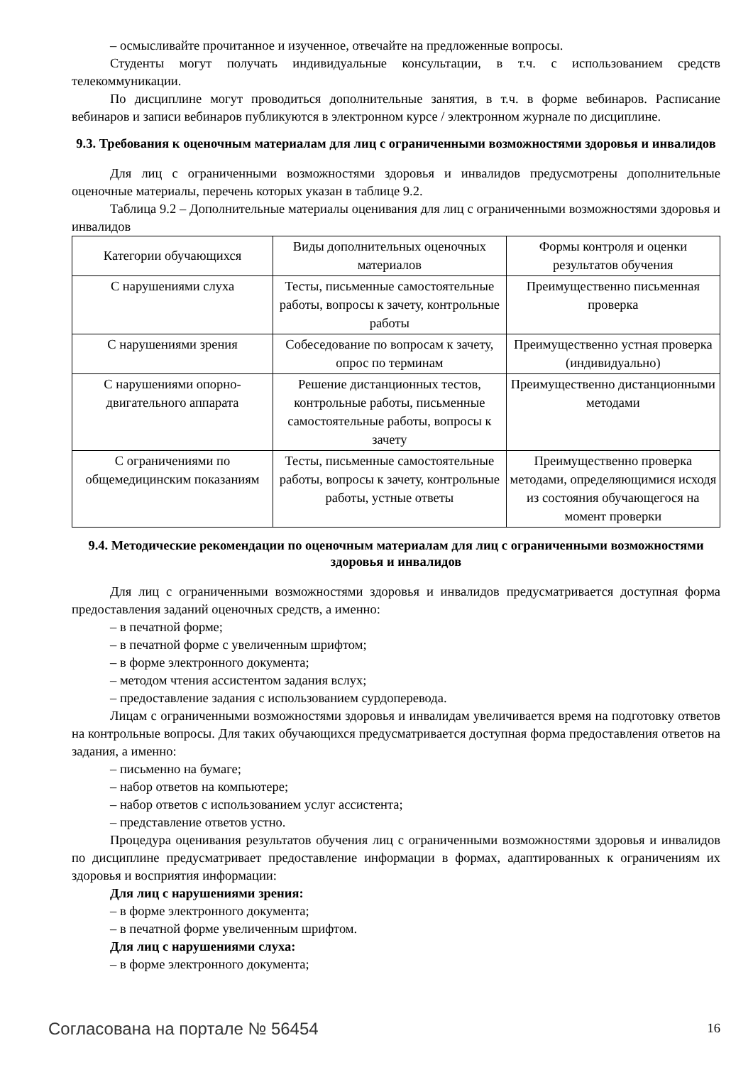– осмысливайте прочитанное и изученное, отвечайте на предложенные вопросы.
Студенты могут получать индивидуальные консультации, в т.ч. с использованием средств телекоммуникации.
По дисциплине могут проводиться дополнительные занятия, в т.ч. в форме вебинаров. Расписание вебинаров и записи вебинаров публикуются в электронном курсе / электронном журнале по дисциплине.
9.3. Требования к оценочным материалам для лиц с ограниченными возможностями здоровья и инвалидов
Для лиц с ограниченными возможностями здоровья и инвалидов предусмотрены дополнительные оценочные материалы, перечень которых указан в таблице 9.2.
Таблица 9.2 – Дополнительные материалы оценивания для лиц с ограниченными возможностями здоровья и инвалидов
| Категории обучающихся | Виды дополнительных оценочных материалов | Формы контроля и оценки результатов обучения |
| С нарушениями слуха | Тесты, письменные самостоятельные работы, вопросы к зачету, контрольные работы | Преимущественно письменная проверка |
| С нарушениями зрения | Собеседование по вопросам к зачету, опрос по терминам | Преимущественно устная проверка (индивидуально) |
| С нарушениями опорно-двигательного аппарата | Решение дистанционных тестов, контрольные работы, письменные самостоятельные работы, вопросы к зачету | Преимущественно дистанционными методами |
| С ограничениями по общемедицинским показаниям | Тесты, письменные самостоятельные работы, вопросы к зачету, контрольные работы, устные ответы | Преимущественно проверка методами, определяющимися исходя из состояния обучающегося на момент проверки |
9.4. Методические рекомендации по оценочным материалам для лиц с ограниченными возможностями здоровья и инвалидов
Для лиц с ограниченными возможностями здоровья и инвалидов предусматривается доступная форма предоставления заданий оценочных средств, а именно:
– в печатной форме;
– в печатной форме с увеличенным шрифтом;
– в форме электронного документа;
– методом чтения ассистентом задания вслух;
– предоставление задания с использованием сурдоперевода.
Лицам с ограниченными возможностями здоровья и инвалидам увеличивается время на подготовку ответов на контрольные вопросы. Для таких обучающихся предусматривается доступная форма предоставления ответов на задания, а именно:
– письменно на бумаге;
– набор ответов на компьютере;
– набор ответов с использованием услуг ассистента;
– представление ответов устно.
Процедура оценивания результатов обучения лиц с ограниченными возможностями здоровья и инвалидов по дисциплине предусматривает предоставление информации в формах, адаптированных к ограничениям их здоровья и восприятия информации:
Для лиц с нарушениями зрения:
– в форме электронного документа;
– в печатной форме увеличенным шрифтом.
Для лиц с нарушениями слуха:
– в форме электронного документа;
Согласована на портале № 56454 16